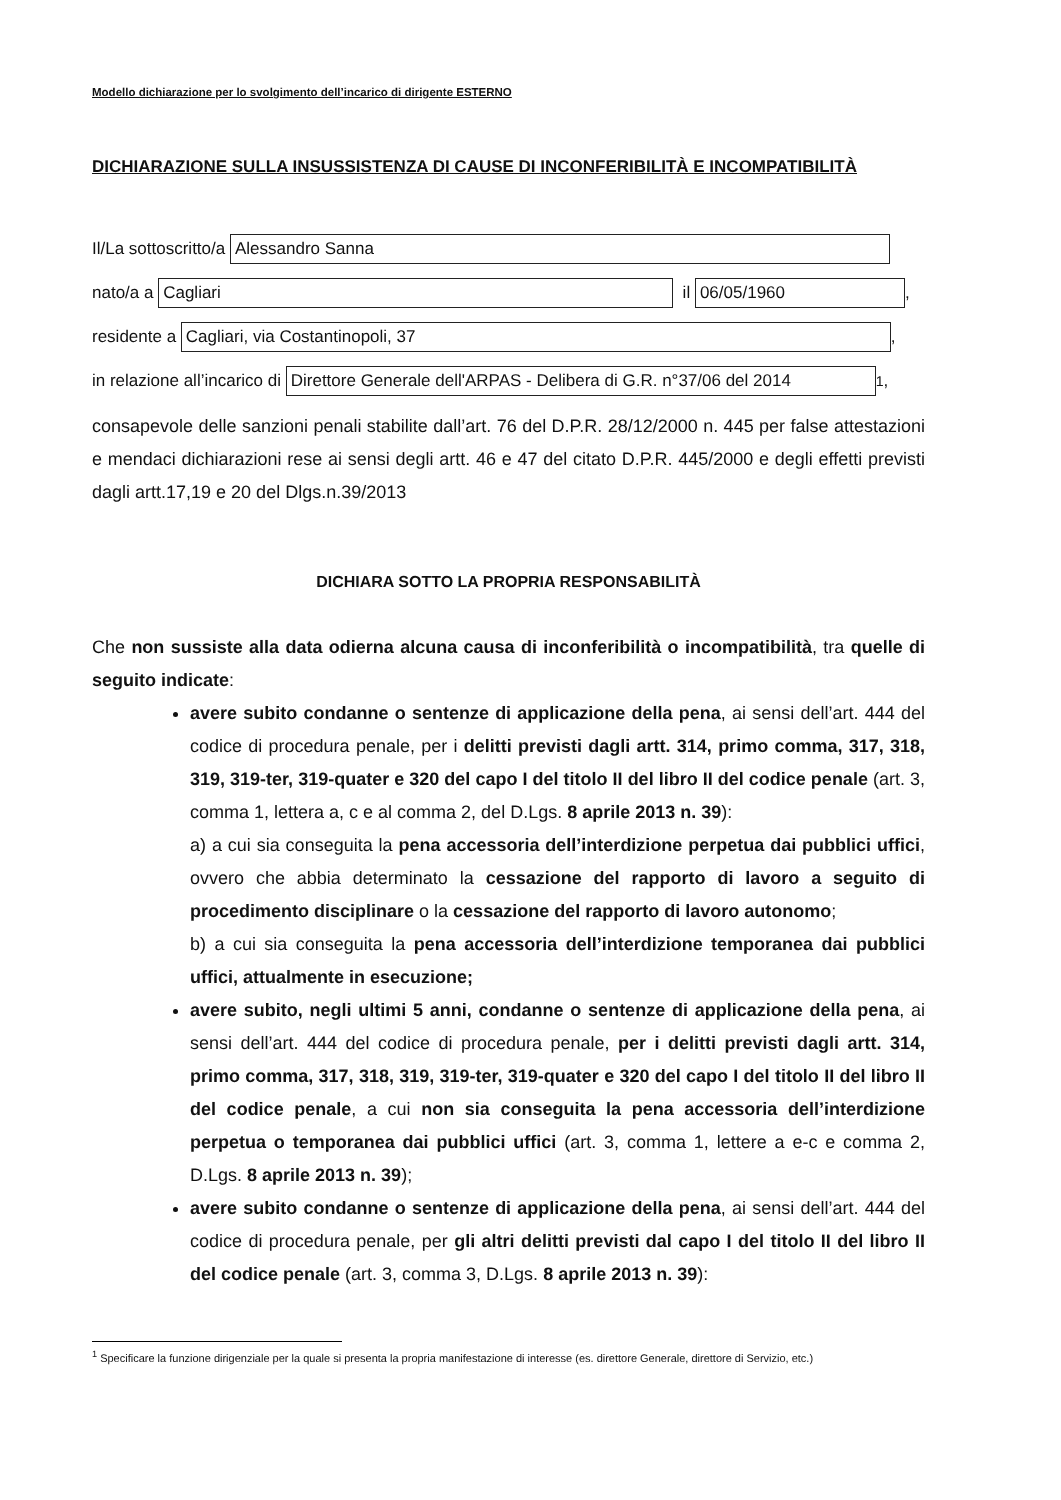Modello dichiarazione per lo svolgimento dell’incarico di dirigente ESTERNO
DICHIARAZIONE SULLA INSUSSISTENZA DI CAUSE DI INCONFERIBILITÀ E INCOMPATIBILITÀ
Il/La sottoscritto/a Alessandro Sanna
nato/a a Cagliari il 06/05/1960,
residente a Cagliari, via Costantinopoli, 37,
in relazione all’incarico di Direttore Generale dell'ARPAS - Delibera di G.R. n°37/06 del 2014<sup>1</sup>,
consapevole delle sanzioni penali stabilite dall’art. 76 del D.P.R. 28/12/2000 n. 445 per false attestazioni e mendaci dichiarazioni rese ai sensi degli artt. 46 e 47 del citato D.P.R. 445/2000 e degli effetti previsti dagli artt.17,19 e 20 del Dlgs.n.39/2013
DICHIARA SOTTO LA PROPRIA RESPONSABILITÀ
Che non sussiste alla data odierna alcuna causa di inconferibilità o incompatibilità, tra quelle di seguito indicate:
avere subito condanne o sentenze di applicazione della pena, ai sensi dell’art. 444 del codice di procedura penale, per i delitti previsti dagli artt. 314, primo comma, 317, 318, 319, 319-ter, 319-quater e 320 del capo I del titolo II del libro II del codice penale (art. 3, comma 1, lettera a, c e al comma 2, del D.Lgs. 8 aprile 2013 n. 39):
a) a cui sia conseguita la pena accessoria dell’interdizione perpetua dai pubblici uffici, ovvero che abbia determinato la cessazione del rapporto di lavoro a seguito di procedimento disciplinare o la cessazione del rapporto di lavoro autonomo;
b) a cui sia conseguita la pena accessoria dell’interdizione temporanea dai pubblici uffici, attualmente in esecuzione;
avere subito, negli ultimi 5 anni, condanne o sentenze di applicazione della pena, ai sensi dell’art. 444 del codice di procedura penale, per i delitti previsti dagli artt. 314, primo comma, 317, 318, 319, 319-ter, 319-quater e 320 del capo I del titolo II del libro II del codice penale, a cui non sia conseguita la pena accessoria dell’interdizione perpetua o temporanea dai pubblici uffici (art. 3, comma 1, lettere a e-c e comma 2, D.Lgs. 8 aprile 2013 n. 39);
avere subito condanne o sentenze di applicazione della pena, ai sensi dell’art. 444 del codice di procedura penale, per gli altri delitti previsti dal capo I del titolo II del libro II del codice penale (art. 3, comma 3, D.Lgs. 8 aprile 2013 n. 39):
<sup>1</sup> Specificare la funzione dirigenziale per la quale si presenta la propria manifestazione di interesse (es. direttore Generale, direttore di Servizio, etc.)